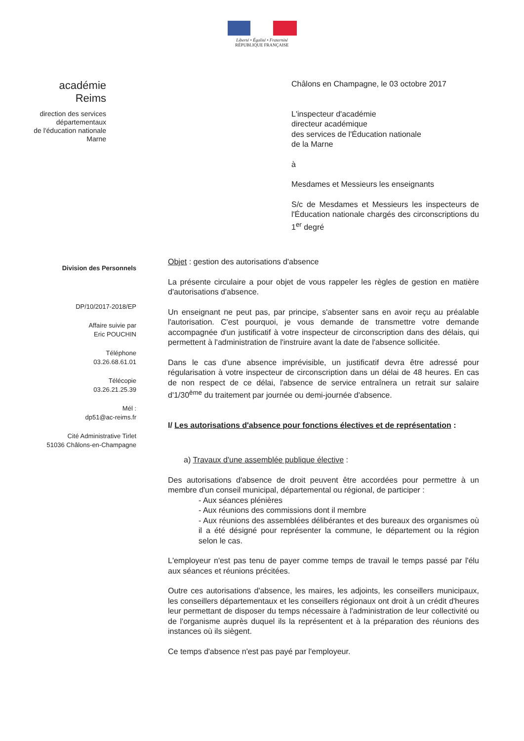Liberté • Égalité • Fraternité
RÉPUBLIQUE FRANÇAISE
académie
Reims
direction des services
départementaux
de l'éducation nationale
Marne
Châlons en Champagne, le 03 octobre 2017
L'inspecteur d'académie
directeur académique
des services de l'Éducation nationale
de la Marne
à
Mesdames et Messieurs les enseignants
S/c de Mesdames et Messieurs les inspecteurs de l'Éducation nationale chargés des circonscriptions du 1<sup>er</sup> degré
Division des Personnels
DP/10/2017-2018/EP
Affaire suivie par
Eric POUCHIN
Téléphone
03.26.68.61.01
Télécopie
03.26.21.25.39
Mél :
dp51@ac-reims.fr
Cité Administrative Tirlet
51036 Châlons-en-Champagne
Objet : gestion des autorisations d'absence
La présente circulaire a pour objet de vous rappeler les règles de gestion en matière d'autorisations d'absence.
Un enseignant ne peut pas, par principe, s'absenter sans en avoir reçu au préalable l'autorisation. C'est pourquoi, je vous demande de transmettre votre demande accompagnée d'un justificatif à votre inspecteur de circonscription dans des délais, qui permettent à l'administration de l'instruire avant la date de l'absence sollicitée.
Dans le cas d'une absence imprévisible, un justificatif devra être adressé pour régularisation à votre inspecteur de circonscription dans un délai de 48 heures. En cas de non respect de ce délai, l'absence de service entraînera un retrait sur salaire d'1/30<sup>ème</sup> du traitement par journée ou demi-journée d'absence.
I/ Les autorisations d'absence pour fonctions électives et de représentation :
a) Travaux d'une assemblée publique élective :
Des autorisations d'absence de droit peuvent être accordées pour permettre à un membre d'un conseil municipal, départemental ou régional, de participer :
- Aux séances plénières
- Aux réunions des commissions dont il membre
- Aux réunions des assemblées délibérantes et des bureaux des organismes où il a été désigné pour représenter la commune, le département ou la région selon le cas.
L'employeur n'est pas tenu de payer comme temps de travail le temps passé par l'élu aux séances et réunions précitées.
Outre ces autorisations d'absence, les maires, les adjoints, les conseillers municipaux, les conseillers départementaux et les conseillers régionaux ont droit à un crédit d'heures leur permettant de disposer du temps nécessaire à l'administration de leur collectivité ou de l'organisme auprès duquel ils la représentent et à la préparation des réunions des instances où ils siègent.
Ce temps d'absence n'est pas payé par l'employeur.